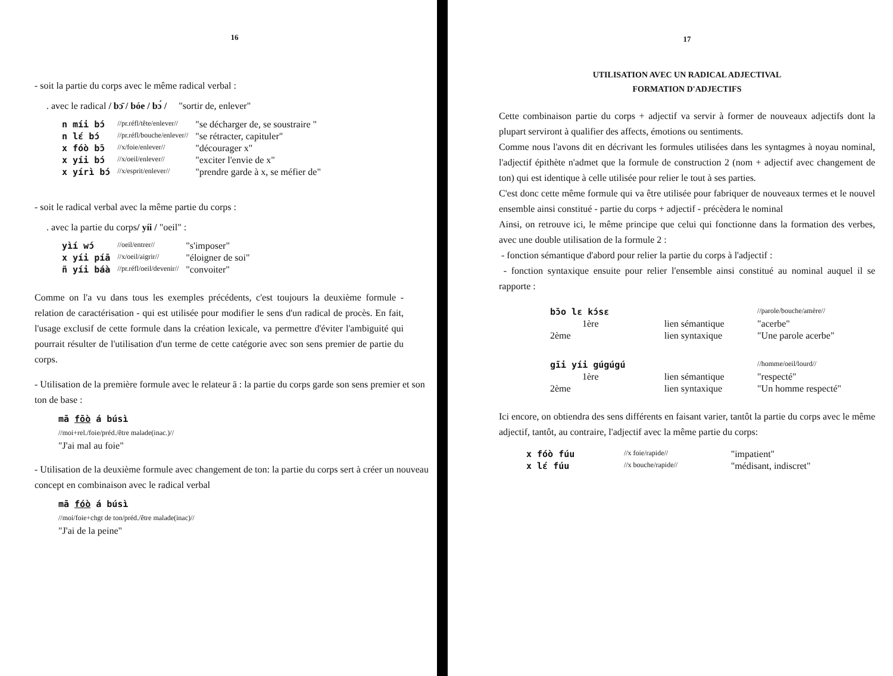16
- soit la partie du corps avec le même radical verbal :
. avec le radical / bɔ̄ / bóe / bɔ́ / "sortir de, enlever"
| n míi bɔ́ | //pr.réfl/tête/enlever// | "se décharger de, se soustraire " |
| n lɛ́ bɔ́ | //pr.réfl/bouche/enlever// | "se rétracter, capituler" |
| x fóò bɔ̄ | //x/foie/enlever// | "décourager x" |
| x yíi bɔ́ | //x/oeil/enlever// | "exciter l'envie de x" |
| x yírì bɔ́ | //x/esprit/enlever// | "prendre garde à x, se méfier de" |
- soit le radical verbal avec la même partie du corps :
. avec la partie du corps/ yíi / "oeil" :
| yìí wɔ́ | //oeil/entrer// | "s'imposer" |
| x yíi píā | //x/oeil/aigrir// | "éloigner de soi" |
| ñ yíi báà | //pr.réfl/oeil/devenir// | "convoiter" |
Comme on l'a vu dans tous les exemples précédents, c'est toujours la deuxième formule - relation de caractérisation - qui est utilisée pour modifier le sens d'un radical de procès. En fait, l'usage exclusif de cette formule dans la création lexicale, va permettre d'éviter l'ambiguité qui pourrait résulter de l'utilisation d'un terme de cette catégorie avec son sens premier de partie du corps.
- Utilisation de la première formule avec le relateur ā : la partie du corps garde son sens premier et son ton de base :
mā fōò á búsì
//moi+rel./foie/préd./être malade(inac.)//
"J'ai mal au foie"
- Utilisation de la deuxième formule avec changement de ton: la partie du corps sert à créer un nouveau concept en combinaison avec le radical verbal
mā fóò á búsì
//moi/foie+chgt de ton/préd./être malade(inac)//
"J'ai de la peine"
17
UTILISATION AVEC UN RADICAL ADJECTIVAL
FORMATION D'ADJECTIFS
Cette combinaison partie du corps + adjectif va servir à former de nouveaux adjectifs dont la plupart serviront à qualifier des affects, émotions ou sentiments.
Comme nous l'avons dit en décrivant les formules utilisées dans les syntagmes à noyau nominal, l'adjectif épithète n'admet que la formule de construction 2 (nom + adjectif avec changement de ton) qui est identique à celle utilisée pour relier le tout à ses parties.
C'est donc cette même formule qui va être utilisée pour fabriquer de nouveaux termes et le nouvel ensemble ainsi constitué - partie du corps + adjectif - précèdera le nominal
Ainsi, on retrouve ici, le même principe que celui qui fonctionne dans la formation des verbes, avec une double utilisation de la formule 2 :
- fonction sémantique d'abord pour relier la partie du corps à l'adjectif :
- fonction syntaxique ensuite pour relier l'ensemble ainsi constitué au nominal auquel il se rapporte :
| bɔ̄o lɛ kɔ́sɛ | | //parole/bouche/amère// |
| 1ère | lien sémantique | "acerbe" |
| 2ème | lien syntaxique | "Une parole acerbe" |
| gīi yíi gúgúgú | | //homme/oeil/lourd// |
| 1ère | lien sémantique | "respecté" |
| 2ème | lien syntaxique | "Un homme respecté" |
Ici encore, on obtiendra des sens différents en faisant varier, tantôt la partie du corps avec le même adjectif, tantôt, au contraire, l'adjectif avec la même partie du corps:
| x fóò fúu | //x foie/rapide// | "impatient" |
| x lɛ́ fúu | //x bouche/rapide// | "médisant, indiscret" |